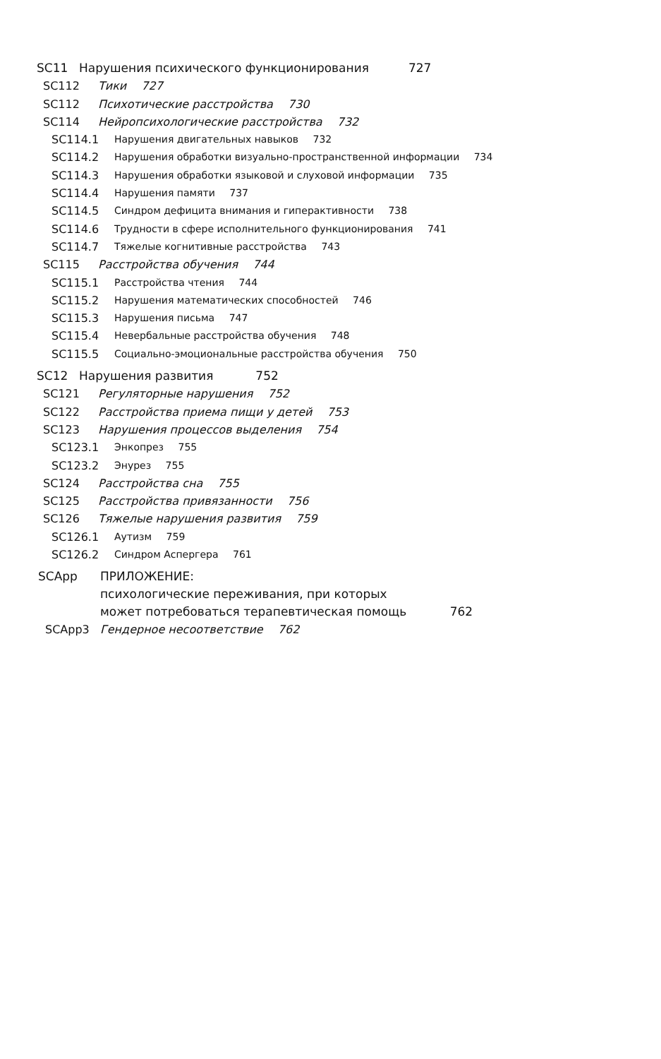SC11 Нарушения психического функционирования 727
SC112 Тики 727
SC112 Психотические расстройства 730
SC114 Нейропсихологические расстройства 732
SC114.1 Нарушения двигательных навыков 732
SC114.2 Нарушения обработки визуально-пространственной информации 734
SC114.3 Нарушения обработки языковой и слуховой информации 735
SC114.4 Нарушения памяти 737
SC114.5 Синдром дефицита внимания и гиперактивности 738
SC114.6 Трудности в сфере исполнительного функционирования 741
SC114.7 Тяжелые когнитивные расстройства 743
SC115 Расстройства обучения 744
SC115.1 Расстройства чтения 744
SC115.2 Нарушения математических способностей 746
SC115.3 Нарушения письма 747
SC115.4 Невербальные расстройства обучения 748
SC115.5 Социально-эмоциональные расстройства обучения 750
SC12 Нарушения развития 752
SC121 Регуляторные нарушения 752
SC122 Расстройства приема пищи у детей 753
SC123 Нарушения процессов выделения 754
SC123.1 Энкопрез 755
SC123.2 Энурез 755
SC124 Расстройства сна 755
SC125 Расстройства привязанности 756
SC126 Тяжелые нарушения развития 759
SC126.1 Аутизм 759
SC126.2 Синдром Аспергера 761
SCApp ПРИЛОЖЕНИЕ:
психологические переживания, при которых
может потребоваться терапевтическая помощь 762
SCApp3 Гендерное несоответствие 762